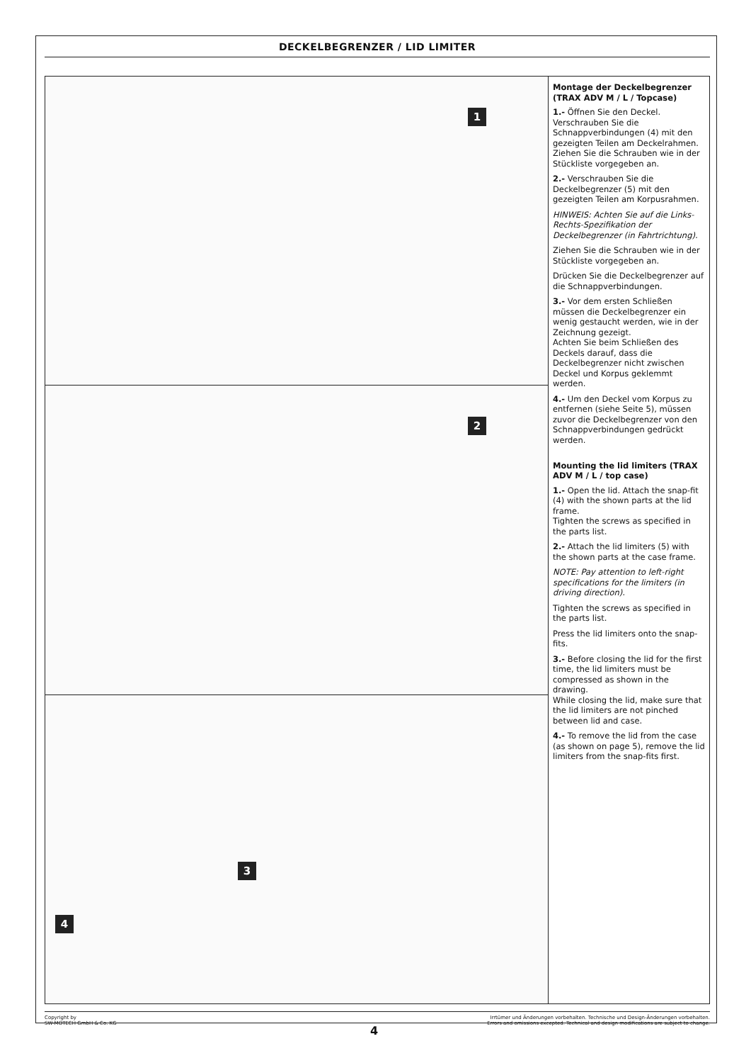DECKELBEGRENZER / LID LIMITER
1
2
3
4
Montage der Deckelbegrenzer (TRAX ADV M / L / Topcase)
1.- Öffnen Sie den Deckel. Verschrauben Sie die Schnappverbindungen (4) mit den gezeigten Teilen am Deckelrahmen.
Ziehen Sie die Schrauben wie in der Stückliste vorgegeben an.
2.- Verschrauben Sie die Deckelbegrenzer (5) mit den gezeigten Teilen am Korpusrahmen.
HINWEIS: Achten Sie auf die Links-Rechts-Spezifikation der Deckelbegrenzer (in Fahrtrichtung).
Ziehen Sie die Schrauben wie in der Stückliste vorgegeben an.
Drücken Sie die Deckelbegrenzer auf die Schnappverbindungen.
3.- Vor dem ersten Schließen müssen die Deckelbegrenzer ein wenig gestaucht werden, wie in der Zeichnung gezeigt.
Achten Sie beim Schließen des Deckels darauf, dass die Deckelbegrenzer nicht zwischen Deckel und Korpus geklemmt werden.
4.- Um den Deckel vom Korpus zu entfernen (siehe Seite 5), müssen zuvor die Deckelbegrenzer von den Schnappverbindungen gedrückt werden.
Mounting the lid limiters (TRAX ADV M / L / top case)
1.- Open the lid. Attach the snap-fit (4) with the shown parts at the lid frame.
Tighten the screws as specified in the parts list.
2.- Attach the lid limiters (5) with the shown parts at the case frame.
NOTE: Pay attention to left-right specifications for the limiters (in driving direction).
Tighten the screws as specified in the parts list.
Press the lid limiters onto the snap-fits.
3.- Before closing the lid for the first time, the lid limiters must be compressed as shown in the drawing.
While closing the lid, make sure that the lid limiters are not pinched between lid and case.
4.- To remove the lid from the case (as shown on page 5), remove the lid limiters from the snap-fits first.
Copyright by
SW-MOTECH GmbH & Co. KG
Irrtümer und Änderungen vorbehalten. Technische und Design-Änderungen vorbehalten.
Errors and omissions excepted. Technical and design modifications are subject to change.
4